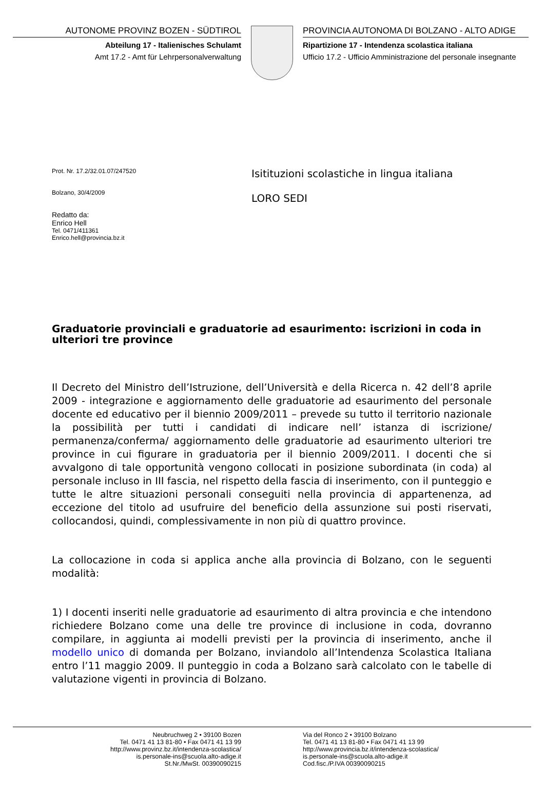AUTONOME PROVINZ BOZEN - SÜDTIROL
Abteilung 17 - Italienisches Schulamt
Amt 17.2 - Amt für Lehrpersonalverwaltung
PROVINCIA AUTONOMA DI BOLZANO - ALTO ADIGE
Ripartizione 17 - Intendenza scolastica italiana
Ufficio 17.2 - Ufficio Amministrazione del personale insegnante
Prot. Nr. 17.2/32.01.07/247520
Bolzano, 30/4/2009
Redatto da:
Enrico Hell
Tel. 0471/411361
Enrico.hell@provincia.bz.it
Isitituzioni scolastiche in lingua italiana
LORO SEDI
Graduatorie provinciali e graduatorie ad esaurimento: iscrizioni in coda in ulteriori tre province
Il Decreto del Ministro dell’Istruzione, dell’Università e della Ricerca n. 42 dell’8 aprile 2009 - integrazione e aggiornamento delle graduatorie ad esaurimento del personale docente ed educativo per il biennio 2009/2011 – prevede su tutto il territorio nazionale la possibilità per tutti i candidati di indicare nell’ istanza di iscrizione/ permanenza/conferma/ aggiornamento delle graduatorie ad esaurimento ulteriori tre province in cui figurare in graduatoria per il biennio 2009/2011. I docenti che si avvalgono di tale opportunità vengono collocati in posizione subordinata (in coda) al personale incluso in III fascia, nel rispetto della fascia di inserimento, con il punteggio e tutte le altre situazioni personali conseguiti nella provincia di appartenenza, ad eccezione del titolo ad usufruire del beneficio della assunzione sui posti riservati, collocandosi, quindi, complessivamente in non più di quattro province.
La collocazione in coda si applica anche alla provincia di Bolzano, con le seguenti modalità:
1) I docenti inseriti nelle graduatorie ad esaurimento di altra provincia e che intendono richiedere Bolzano come una delle tre province di inclusione in coda, dovranno compilare, in aggiunta ai modelli previsti per la provincia di inserimento, anche il modello unico di domanda per Bolzano, inviandolo all’Intendenza Scolastica Italiana entro l’11 maggio 2009. Il punteggio in coda a Bolzano sarà calcolato con le tabelle di valutazione vigenti in provincia di Bolzano.
Neubruchweg 2 • 39100 Bozen
Tel. 0471 41 13 81-80 • Fax 0471 41 13 99
http://www.provinz.bz.it/intendenza-scolastica/
is.personale-ins@scuola.alto-adige.it
St.Nr./MwSt. 00390090215
Via del Ronco 2 • 39100 Bolzano
Tel. 0471 41 13 81-80 • Fax 0471 41 13 99
http://www.provincia.bz.it/intendenza-scolastica/
is.personale-ins@scuola.alto-adige.it
Cod.fisc./P.IVA 00390090215